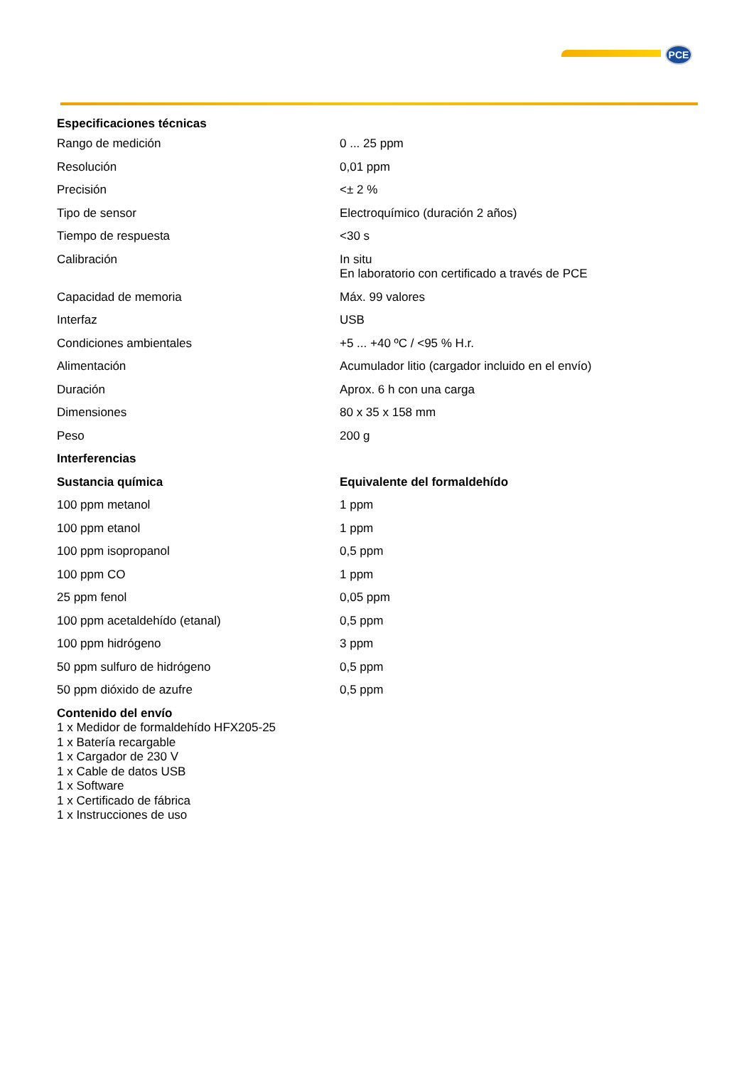PCE
| Especificaciones técnicas | |
| --- | --- |
| Rango de medición | 0 ... 25 ppm |
| Resolución | 0,01 ppm |
| Precisión | <± 2 % |
| Tipo de sensor | Electroquímico (duración 2 años) |
| Tiempo de respuesta | <30 s |
| Calibración | In situ En laboratorio con certificado a través de PCE |
| Capacidad de memoria | Máx. 99 valores |
| Interfaz | USB |
| Condiciones ambientales | +5 ... +40 ºC / <95 % H.r. |
| Alimentación | Acumulador litio (cargador incluido en el envío) |
| Duración | Aprox. 6 h con una carga |
| Dimensiones | 80 x 35 x 158 mm |
| Peso | 200 g |
| Interferencias | |
| Sustancia química | Equivalente del formaldehído |
| 100 ppm metanol | 1 ppm |
| 100 ppm etanol | 1 ppm |
| 100 ppm isopropanol | 0,5 ppm |
| 100 ppm CO | 1 ppm |
| 25 ppm fenol | 0,05 ppm |
| 100 ppm acetaldehído (etanal) | 0,5 ppm |
| 100 ppm hidrógeno | 3 ppm |
| 50 ppm sulfuro de hidrógeno | 0,5 ppm |
| 50 ppm dióxido de azufre | 0,5 ppm |
Contenido del envío
1 x Medidor de formaldehído HFX205-25
1 x Batería recargable
1 x Cargador de 230 V
1 x Cable de datos USB
1 x Software
1 x Certificado de fábrica
1 x Instrucciones de uso